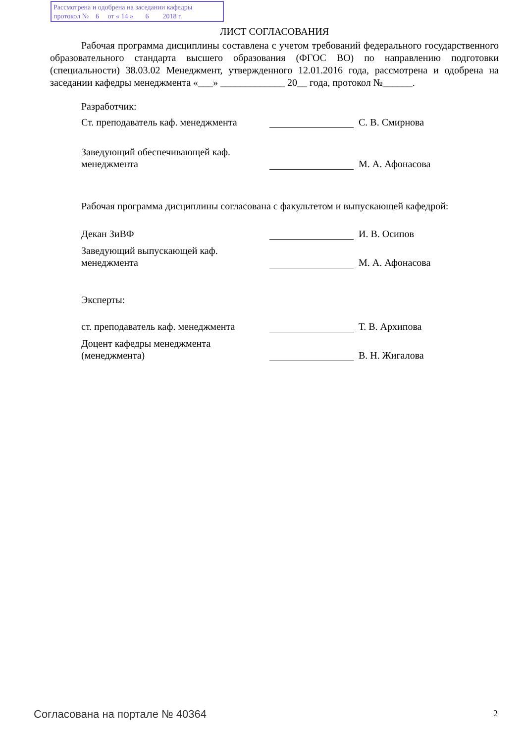Рассмотрена и одобрена на заседании кафедры
протокол № 6 от « 14 » 6 2018 г.
ЛИСТ СОГЛАСОВАНИЯ
Рабочая программа дисциплины составлена с учетом требований федерального государственного образовательного стандарта высшего образования (ФГОС ВО) по направлению подготовки (специальности) 38.03.02 Менеджмент, утвержденного 12.01.2016 года, рассмотрена и одобрена на заседании кафедры менеджмента «___» _____________ 20__ года, протокол №______.
Разработчик:
Ст. преподаватель каф. менеджмента
С. В. Смирнова
Заведующий обеспечивающей каф. менеджмента
М. А. Афонасова
Рабочая программа дисциплины согласована с факультетом и выпускающей кафедрой:
Декан ЗиВФ
И. В. Осипов
Заведующий выпускающей каф. менеджмента
М. А. Афонасова
Эксперты:
ст. преподаватель каф. менеджмента
Т. В. Архипова
Доцент кафедры менеджмента (менеджмента)
В. Н. Жигалова
Согласована на портале № 40364 2